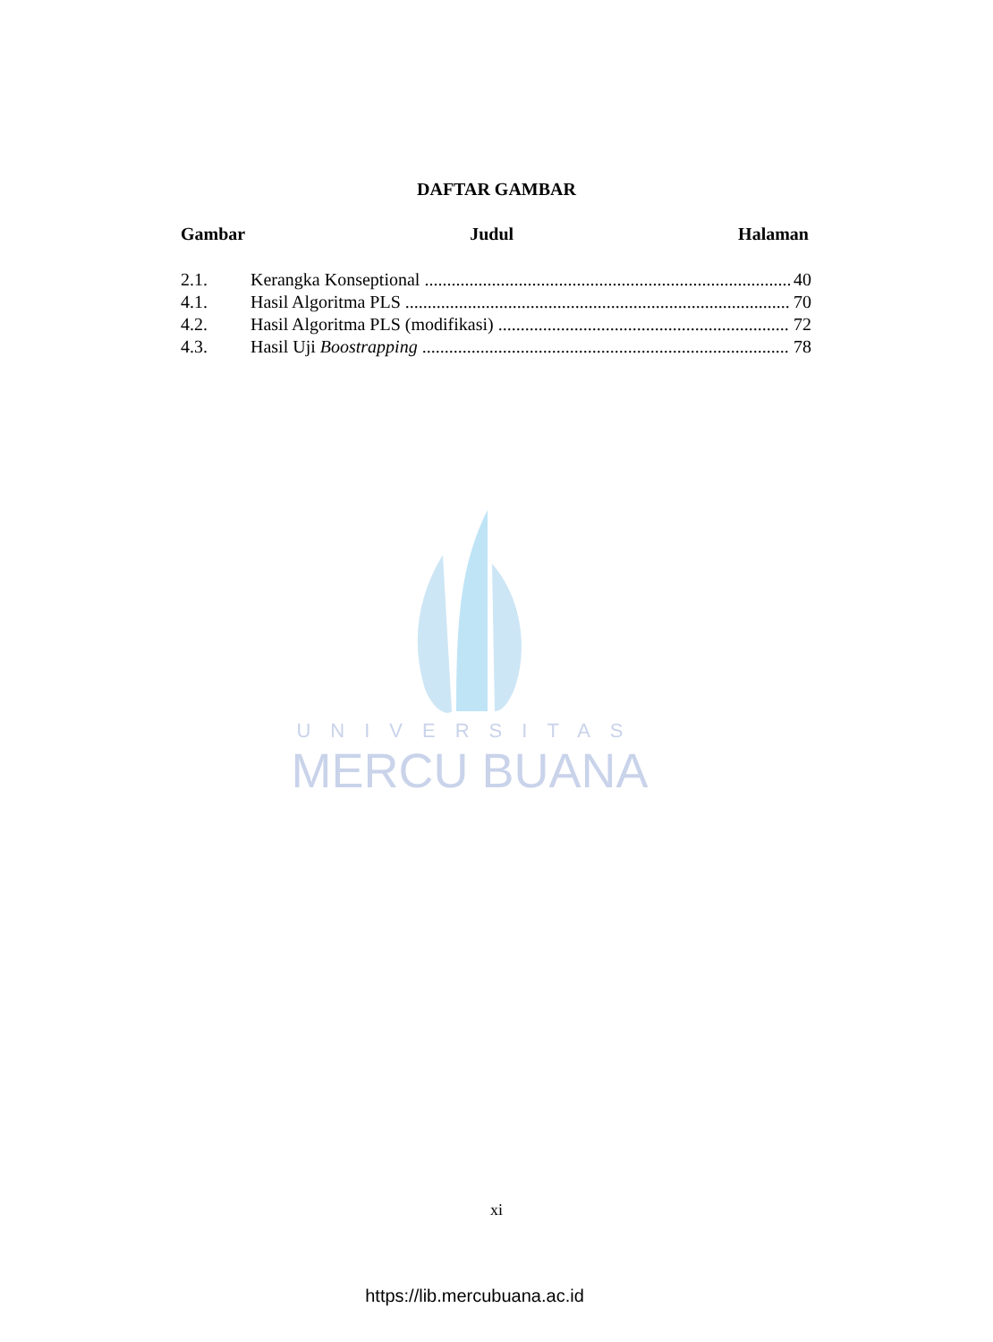DAFTAR GAMBAR
Gambar Judul Halaman
2.1. Kerangka Konseptional 40
4.1. Hasil Algoritma PLS 70
4.2. Hasil Algoritma PLS (modifikasi) 72
4.3. Hasil Uji Boostrapping 78
UNIVERSITAS
MERCU BUANA
xi
https://lib.mercubuana.ac.id